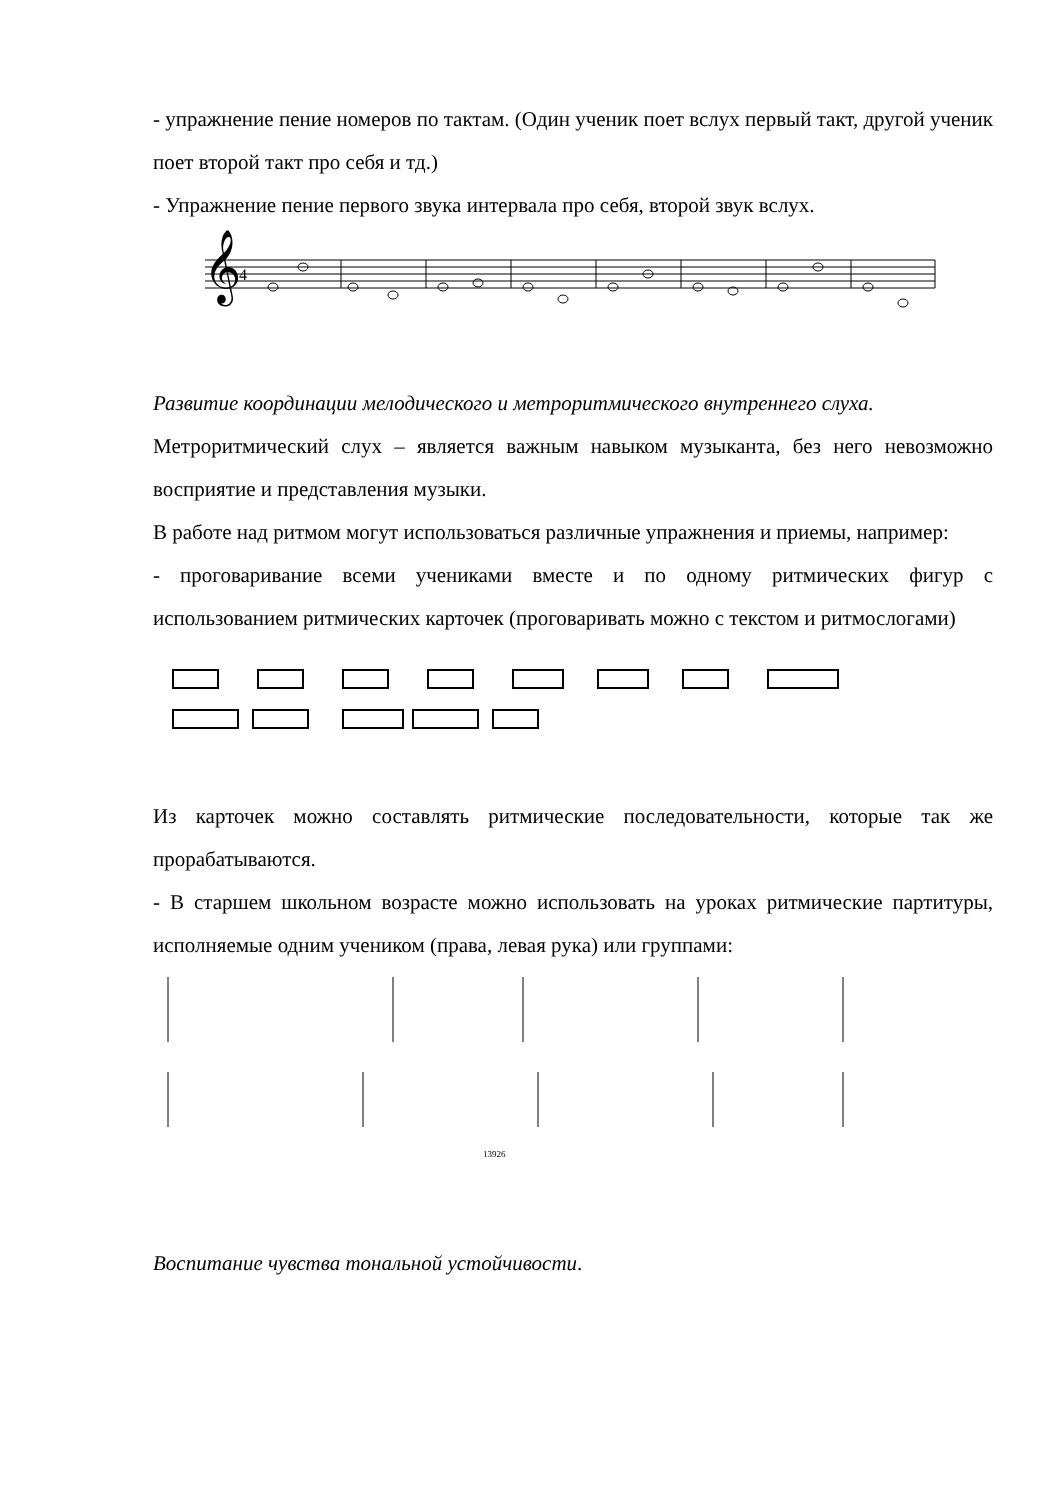- упражнение пение номеров по тактам. (Один ученик поет вслух первый такт, другой ученик поет второй такт про себя и тд.)
- Упражнение пение первого звука интервала про себя, второй звук вслух.
𝄞
4
Развитие координации мелодического и метроритмического внутреннего слуха.
Метроритмический слух – является важным навыком музыканта, без него невозможно восприятие и представления музыки.
В работе над ритмом могут использоваться различные упражнения и приемы, например:
- проговаривание всеми учениками вместе и по одному ритмических фигур с использованием ритмических карточек (проговаривать можно с текстом и ритмослогами)
Из карточек можно составлять ритмические последовательности, которые так же прорабатываются.
- В старшем школьном возрасте можно использовать на уроках ритмические партитуры, исполняемые одним учеником (права, левая рука) или группами:
13926
Воспитание чувства тональной устойчивости.